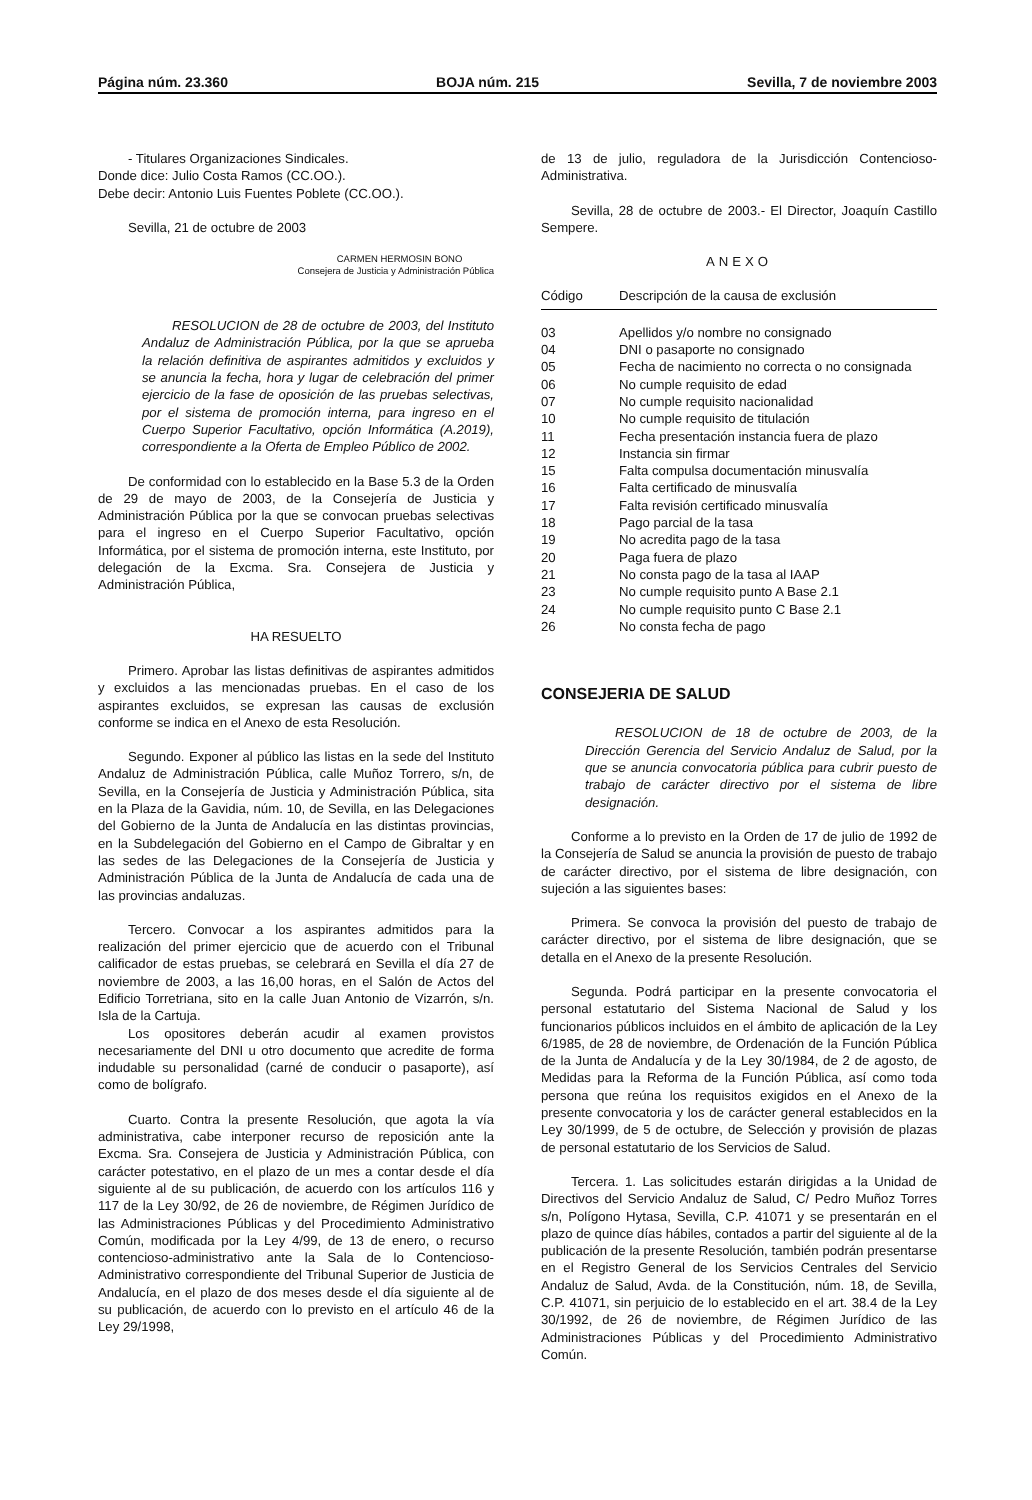Página núm. 23.360 BOJA núm. 215 Sevilla, 7 de noviembre 2003
- Titulares Organizaciones Sindicales.
Donde dice: Julio Costa Ramos (CC.OO.).
Debe decir: Antonio Luis Fuentes Poblete (CC.OO.).
Sevilla, 21 de octubre de 2003
CARMEN HERMOSIN BONO
Consejera de Justicia y Administración Pública
RESOLUCION de 28 de octubre de 2003, del Instituto Andaluz de Administración Pública, por la que se aprueba la relación definitiva de aspirantes admitidos y excluidos y se anuncia la fecha, hora y lugar de celebración del primer ejercicio de la fase de oposición de las pruebas selectivas, por el sistema de promoción interna, para ingreso en el Cuerpo Superior Facultativo, opción Informática (A.2019), correspondiente a la Oferta de Empleo Público de 2002.
De conformidad con lo establecido en la Base 5.3 de la Orden de 29 de mayo de 2003, de la Consejería de Justicia y Administración Pública por la que se convocan pruebas selectivas para el ingreso en el Cuerpo Superior Facultativo, opción Informática, por el sistema de promoción interna, este Instituto, por delegación de la Excma. Sra. Consejera de Justicia y Administración Pública,
HA RESUELTO
Primero. Aprobar las listas definitivas de aspirantes admitidos y excluidos a las mencionadas pruebas. En el caso de los aspirantes excluidos, se expresan las causas de exclusión conforme se indica en el Anexo de esta Resolución.
Segundo. Exponer al público las listas en la sede del Instituto Andaluz de Administración Pública, calle Muñoz Torrero, s/n, de Sevilla, en la Consejería de Justicia y Administración Pública, sita en la Plaza de la Gavidia, núm. 10, de Sevilla, en las Delegaciones del Gobierno de la Junta de Andalucía en las distintas provincias, en la Subdelegación del Gobierno en el Campo de Gibraltar y en las sedes de las Delegaciones de la Consejería de Justicia y Administración Pública de la Junta de Andalucía de cada una de las provincias andaluzas.
Tercero. Convocar a los aspirantes admitidos para la realización del primer ejercicio que de acuerdo con el Tribunal calificador de estas pruebas, se celebrará en Sevilla el día 27 de noviembre de 2003, a las 16,00 horas, en el Salón de Actos del Edificio Torretriana, sito en la calle Juan Antonio de Vizarrón, s/n. Isla de la Cartuja.
Los opositores deberán acudir al examen provistos necesariamente del DNI u otro documento que acredite de forma indudable su personalidad (carné de conducir o pasaporte), así como de bolígrafo.
Cuarto. Contra la presente Resolución, que agota la vía administrativa, cabe interponer recurso de reposición ante la Excma. Sra. Consejera de Justicia y Administración Pública, con carácter potestativo, en el plazo de un mes a contar desde el día siguiente al de su publicación, de acuerdo con los artículos 116 y 117 de la Ley 30/92, de 26 de noviembre, de Régimen Jurídico de las Administraciones Públicas y del Procedimiento Administrativo Común, modificada por la Ley 4/99, de 13 de enero, o recurso contencioso-administrativo ante la Sala de lo Contencioso-Administrativo correspondiente del Tribunal Superior de Justicia de Andalucía, en el plazo de dos meses desde el día siguiente al de su publicación, de acuerdo con lo previsto en el artículo 46 de la Ley 29/1998,
de 13 de julio, reguladora de la Jurisdicción Contencioso-Administrativa.
Sevilla, 28 de octubre de 2003.- El Director, Joaquín Castillo Sempere.
ANEXO
| Código | Descripción de la causa de exclusión |
| --- | --- |
| 03 | Apellidos y/o nombre no consignado |
| 04 | DNI o pasaporte no consignado |
| 05 | Fecha de nacimiento no correcta o no consignada |
| 06 | No cumple requisito de edad |
| 07 | No cumple requisito nacionalidad |
| 10 | No cumple requisito de titulación |
| 11 | Fecha presentación instancia fuera de plazo |
| 12 | Instancia sin firmar |
| 15 | Falta compulsa documentación minusvalía |
| 16 | Falta certificado de minusvalía |
| 17 | Falta revisión certificado minusvalía |
| 18 | Pago parcial de la tasa |
| 19 | No acredita pago de la tasa |
| 20 | Paga fuera de plazo |
| 21 | No consta pago de la tasa al IAAP |
| 23 | No cumple requisito punto A Base 2.1 |
| 24 | No cumple requisito punto C Base 2.1 |
| 26 | No consta fecha de pago |
CONSEJERIA DE SALUD
RESOLUCION de 18 de octubre de 2003, de la Dirección Gerencia del Servicio Andaluz de Salud, por la que se anuncia convocatoria pública para cubrir puesto de trabajo de carácter directivo por el sistema de libre designación.
Conforme a lo previsto en la Orden de 17 de julio de 1992 de la Consejería de Salud se anuncia la provisión de puesto de trabajo de carácter directivo, por el sistema de libre designación, con sujeción a las siguientes bases:
Primera. Se convoca la provisión del puesto de trabajo de carácter directivo, por el sistema de libre designación, que se detalla en el Anexo de la presente Resolución.
Segunda. Podrá participar en la presente convocatoria el personal estatutario del Sistema Nacional de Salud y los funcionarios públicos incluidos en el ámbito de aplicación de la Ley 6/1985, de 28 de noviembre, de Ordenación de la Función Pública de la Junta de Andalucía y de la Ley 30/1984, de 2 de agosto, de Medidas para la Reforma de la Función Pública, así como toda persona que reúna los requisitos exigidos en el Anexo de la presente convocatoria y los de carácter general establecidos en la Ley 30/1999, de 5 de octubre, de Selección y provisión de plazas de personal estatutario de los Servicios de Salud.
Tercera. 1. Las solicitudes estarán dirigidas a la Unidad de Directivos del Servicio Andaluz de Salud, C/ Pedro Muñoz Torres s/n, Polígono Hytasa, Sevilla, C.P. 41071 y se presentarán en el plazo de quince días hábiles, contados a partir del siguiente al de la publicación de la presente Resolución, también podrán presentarse en el Registro General de los Servicios Centrales del Servicio Andaluz de Salud, Avda. de la Constitución, núm. 18, de Sevilla, C.P. 41071, sin perjuicio de lo establecido en el art. 38.4 de la Ley 30/1992, de 26 de noviembre, de Régimen Jurídico de las Administraciones Públicas y del Procedimiento Administrativo Común.